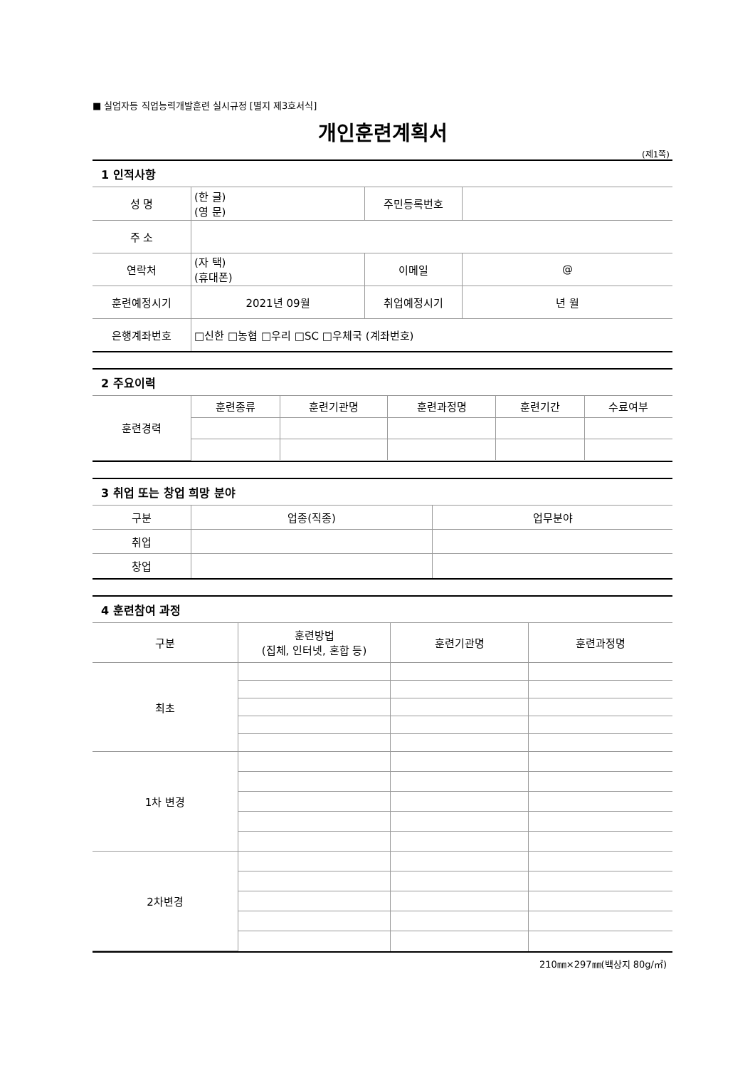■ 실업자등 직업능력개발훈련 실시규정 [별지 제3호서식]
개인훈련계획서
(제1쪽)
1 인적사항
| 성 명 | (한 글) (영 문) | 주민등록번호 | |
| 주 소 | | | |
| 연락처 | (자 택) (휴대폰) | 이메일 | @ |
| 훈련예정시기 | 2021년 09월 | 취업예정시기 | 년 월 |
| 은행계좌번호 | □신한 □농협 □우리 □SC □우체국 (계좌번호) | | |
2 주요이력
| 훈련경력 | 훈련종류 | 훈련기관명 | 훈련과정명 | 훈련기간 | 수료여부 |
3 취업 또는 창업 희망 분야
| 구분 | 업종(직종) | 업무분야 |
| 취업 | | |
| 창업 | | |
4 훈련참여 과정
| 구분 | 훈련방법 (집체, 인터넷, 혼합 등) | 훈련기관명 | 훈련과정명 |
| 최초 | | | |
| 1차 변경 | | | |
| 2차변경 | | | |
210㎜×297㎜(백상지 80g/㎡)